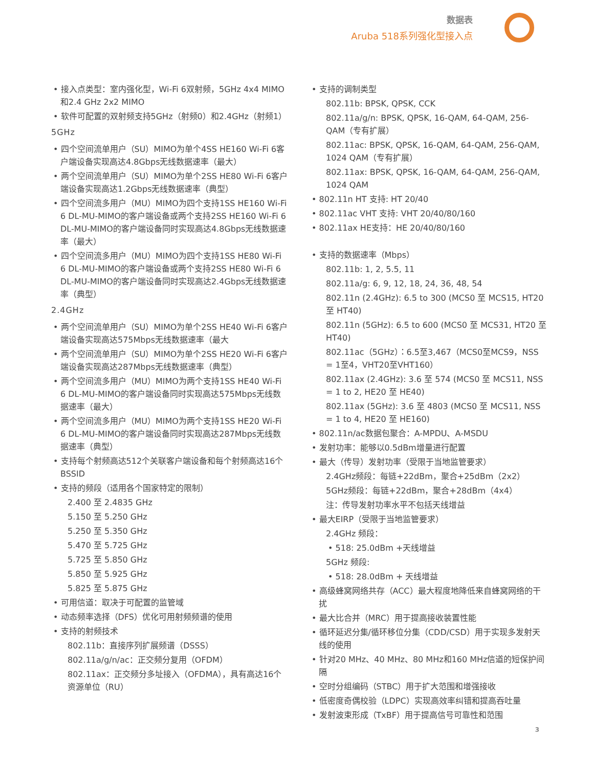数据表
Aruba 518系列强化型接入点
• 接入点类型：室内强化型，Wi-Fi 6双射频，5GHz 4x4 MIMO和2.4 GHz 2x2 MIMO
• 软件可配置的双射频支持5GHz（射频0）和2.4GHz（射频1）
5GHz
• 四个空间流单用户（SU）MIMO为单个4SS HE160 Wi-Fi 6客户端设备实现高达4.8Gbps无线数据速率（最大）
• 两个空间流单用户（SU）MIMO为单个2SS HE80 Wi-Fi 6客户端设备实现高达1.2Gbps无线数据速率（典型）
• 四个空间流多用户（MU）MIMO为四个支持1SS HE160 Wi-Fi 6 DL-MU-MIMO的客户端设备或两个支持2SS HE160 Wi-Fi 6 DL-MU-MIMO的客户端设备同时实现高达4.8Gbps无线数据速率（最大）
• 四个空间流多用户（MU）MIMO为四个支持1SS HE80 Wi-Fi 6 DL-MU-MIMO的客户端设备或两个支持2SS HE80 Wi-Fi 6 DL-MU-MIMO的客户端设备同时实现高达2.4Gbps无线数据速率（典型）
2.4GHz
• 两个空间流单用户（SU）MIMO为单个2SS HE40 Wi-Fi 6客户端设备实现高达575Mbps无线数据速率（最大
• 两个空间流单用户（SU）MIMO为单个2SS HE20 Wi-Fi 6客户端设备实现高达287Mbps无线数据速率（典型）
• 两个空间流多用户（MU）MIMO为两个支持1SS HE40 Wi-Fi 6 DL-MU-MIMO的客户端设备同时实现高达575Mbps无线数据速率（最大）
• 两个空间流多用户（MU）MIMO为两个支持1SS HE20 Wi-Fi 6 DL-MU-MIMO的客户端设备同时实现高达287Mbps无线数据速率（典型）
• 支持每个射频高达512个关联客户端设备和每个射频高达16个BSSID
• 支持的频段（适用各个国家特定的限制）
2.400 至 2.4835 GHz
5.150 至 5.250 GHz
5.250 至 5.350 GHz
5.470 至 5.725 GHz
5.725 至 5.850 GHz
5.850 至 5.925 GHz
5.825 至 5.875 GHz
• 可用信道：取决于可配置的监管域
• 动态频率选择（DFS）优化可用射频频谱的使用
• 支持的射频技术
802.11b：直接序列扩展频谱（DSSS）
802.11a/g/n/ac：正交频分复用（OFDM）
802.11ax：正交频分多址接入（OFDMA），具有高达16个资源单位（RU）
• 支持的调制类型
802.11b: BPSK, QPSK, CCK
802.11a/g/n: BPSK, QPSK, 16-QAM, 64-QAM, 256-QAM（专有扩展）
802.11ac: BPSK, QPSK, 16-QAM, 64-QAM, 256-QAM, 1024 QAM（专有扩展）
802.11ax: BPSK, QPSK, 16-QAM, 64-QAM, 256-QAM, 1024 QAM
• 802.11n HT 支持: HT 20/40
• 802.11ac VHT 支持: VHT 20/40/80/160
• 802.11ax HE支持：HE 20/40/80/160
• 支持的数据速率（Mbps）
802.11b: 1, 2, 5.5, 11
802.11a/g: 6, 9, 12, 18, 24, 36, 48, 54
802.11n (2.4GHz): 6.5 to 300 (MCS0 至 MCS15, HT20 至 HT40)
802.11n (5GHz): 6.5 to 600 (MCS0 至 MCS31, HT20 至 HT40)
802.11ac（5GHz）：6.5至3,467（MCS0至MCS9，NSS = 1至4，VHT20至VHT160）
802.11ax (2.4GHz): 3.6 至 574 (MCS0 至 MCS11, NSS = 1 to 2, HE20 至 HE40)
802.11ax (5GHz): 3.6 至 4803 (MCS0 至 MCS11, NSS = 1 to 4, HE20 至 HE160)
• 802.11n/ac数据包聚合：A-MPDU、A-MSDU
• 发射功率：能够以0.5dBm增量进行配置
• 最大（传导）发射功率（受限于当地监管要求）
2.4GHz频段：每链+22dBm，聚合+25dBm（2x2）
5GHz频段：每链+22dBm，聚合+28dBm（4x4）
注：传导发射功率水平不包括天线增益
• 最大EIRP（受限于当地监管要求）
2.4GHz 频段：
• 518: 25.0dBm +天线增益
5GHz 频段:
• 518: 28.0dBm + 天线增益
• 高级蜂窝网络共存（ACC）最大程度地降低来自蜂窝网络的干扰
• 最大比合并（MRC）用于提高接收装置性能
• 循环延迟分集/循环移位分集（CDD/CSD）用于实现多发射天线的使用
• 针对20 MHz、40 MHz、80 MHz和160 MHz信道的短保护间隔
• 空时分组编码（STBC）用于扩大范围和增强接收
• 低密度奇偶校验（LDPC）实现高效率纠错和提高吞吐量
• 发射波束形成（TxBF）用于提高信号可靠性和范围
3